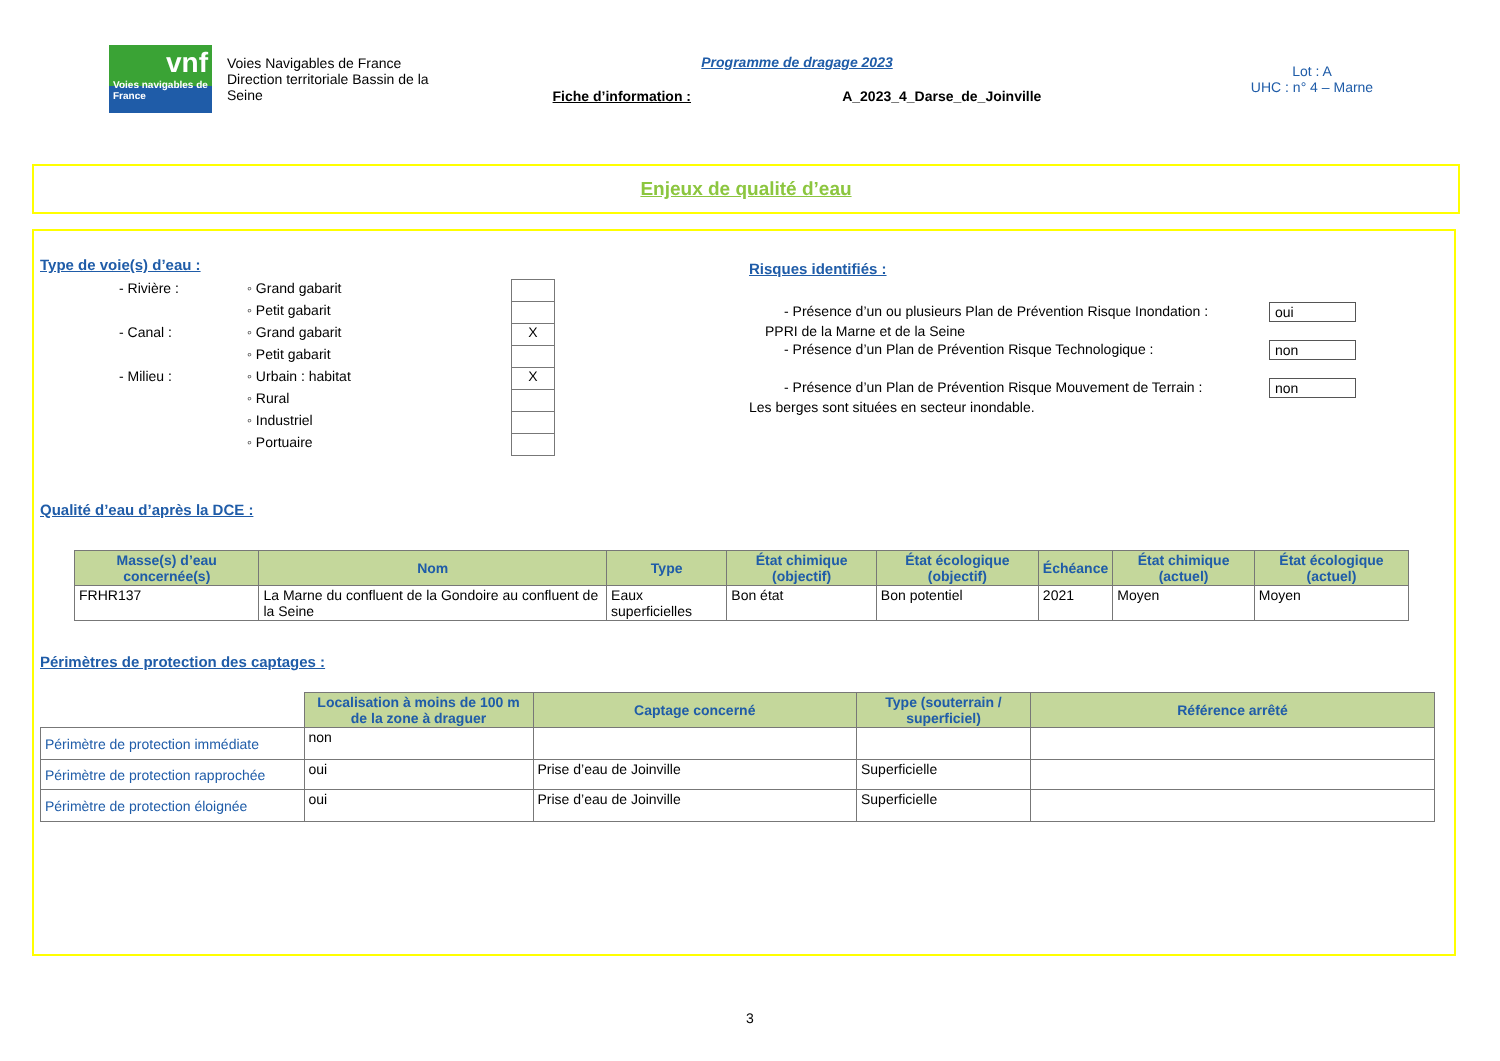vnf
Voies navigables de France
Voies Navigables de France Direction territoriale Bassin de la Seine
Programme de dragage 2023
Fiche d’information : A_2023_4_Darse_de_Joinville
Lot : A
UHC : n° 4 – Marne
Enjeux de qualité d’eau
Type de voie(s) d’eau :
| - Rivière : | ◦ Grand gabarit | |
| | ◦ Petit gabarit | |
| - Canal : | ◦ Grand gabarit | X |
| | ◦ Petit gabarit | |
| - Milieu : | ◦ Urbain : habitat | X |
| | ◦ Rural | |
| | ◦ Industriel | |
| | ◦ Portuaire | |
Risques identifiés :
- Présence d’un ou plusieurs Plan de Prévention Risque Inondation : oui
PPRI de la Marne et de la Seine
- Présence d’un Plan de Prévention Risque Technologique : non
- Présence d’un Plan de Prévention Risque Mouvement de Terrain : non
Les berges sont situées en secteur inondable.
Qualité d’eau d’après la DCE :
| Masse(s) d’eau concernée(s) | Nom | Type | État chimique (objectif) | État écologique (objectif) | Échéance | État chimique (actuel) | État écologique (actuel) |
| --- | --- | --- | --- | --- | --- | --- | --- |
| FRHR137 | La Marne du confluent de la Gondoire au confluent de la Seine | Eaux superficielles | Bon état | Bon potentiel | 2021 | Moyen | Moyen |
Périmètres de protection des captages :
| | Localisation à moins de 100 m de la zone à draguer | Captage concerné | Type (souterrain / superficiel) | Référence arrêté |
| Périmètre de protection immédiate | non | | | |
| Périmètre de protection rapprochée | oui | Prise d’eau de Joinville | Superficielle | |
| Périmètre de protection éloignée | oui | Prise d’eau de Joinville | Superficielle | |
3